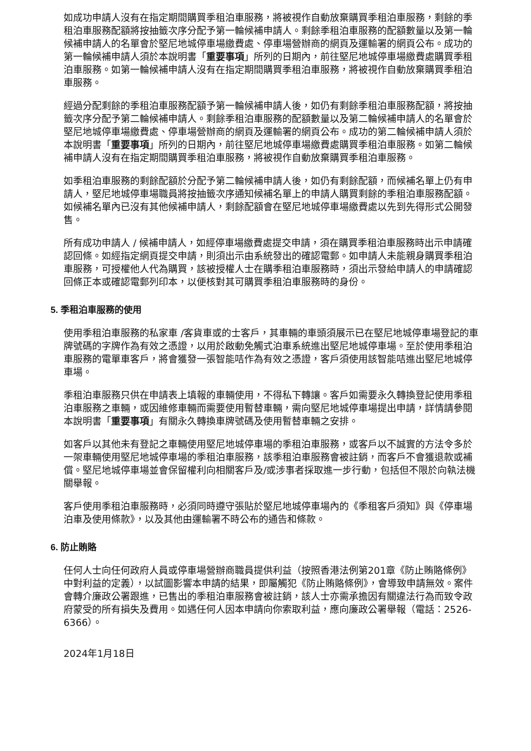如成功申請人沒有在指定期間購買季租泊車服務，將被視作自動放棄購買季租泊車服務，剩餘的季租泊車服務配額將按抽籤次序分配予第一輪候補申請人。剩餘季租泊車服務的配額數量以及第一輪候補申請人的名單會於堅尼地城停車場繳費處、停車場營辦商的網頁及運輸署的網頁公布。成功的第一輪候補申請人須於本說明書「重要事項」所列的日期內，前往堅尼地城停車場繳費處購買季租泊車服務。如第一輪候補申請人沒有在指定期間購買季租泊車服務，將被視作自動放棄購買季租泊車服務。
經過分配剩餘的季租泊車服務配額予第一輪候補申請人後，如仍有剩餘季租泊車服務配額，將按抽籤次序分配予第二輪候補申請人。剩餘季租泊車服務的配額數量以及第二輪候補申請人的名單會於堅尼地城停車場繳費處、停車場營辦商的網頁及運輸署的網頁公布。成功的第二輪候補申請人須於本說明書「重要事項」所列的日期內，前往堅尼地城停車場繳費處購買季租泊車服務。如第二輪候補申請人沒有在指定期間購買季租泊車服務，將被視作自動放棄購買季租泊車服務。
如季租泊車服務的剩餘配額於分配予第二輪候補申請人後，如仍有剩餘配額，而候補名單上仍有申請人，堅尼地城停車場職員將按抽籤次序通知候補名單上的申請人購買剩餘的季租泊車服務配額。如候補名單內已沒有其他候補申請人，剩餘配額會在堅尼地城停車場繳費處以先到先得形式公開發售。
所有成功申請人 / 候補申請人，如經停車場繳費處提交申請，須在購買季租泊車服務時出示申請確認回條。如經指定網頁提交申請，則須出示由系統發出的確認電郵。如申請人未能親身購買季租泊車服務，可授權他人代為購買，該被授權人士在購季租泊車服務時，須出示發給申請人的申請確認回條正本或確認電郵列印本，以便核對其可購買季租泊車服務時的身份。
5. 季租泊車服務的使用
使用季租泊車服務的私家車 /客貨車或的士客戶，其車輛的車頭須展示已在堅尼地城停車場登記的車牌號碼的字牌作為有效之憑證，以用於啟動免觸式泊車系統進出堅尼地城停車場。至於使用季租泊車服務的電單車客戶，將會獲發一張智能咭作為有效之憑證，客戶須使用該智能咭進出堅尼地城停車場。
季租泊車服務只供在申請表上填報的車輛使用，不得私下轉讓。客戶如需要永久轉換登記使用季租泊車服務之車輛，或因維修車輛而需要使用暫替車輛，需向堅尼地城停車場提出申請，詳情請參閱本說明書「重要事項」有關永久轉換車牌號碼及使用暫替車輛之安排。
如客戶以其他未有登記之車輛使用堅尼地城停車場的季租泊車服務，或客戶以不誠實的方法令多於一架車輛使用堅尼地城停車場的季租泊車服務，該季租泊車服務會被註銷，而客戶不會獲退款或補償。堅尼地城停車場並會保留權利向相關客戶及/或涉事者採取進一步行動，包括但不限於向執法機關舉報。
客戶使用季租泊車服務時，必須同時遵守張貼於堅尼地城停車場內的《季租客戶須知》與《停車場泊車及使用條款》，以及其他由運輸署不時公布的通告和條款。
6. 防止賄賂
任何人士向任何政府人員或停車場營辦商職員提供利益（按照香港法例第201章《防止賄賂條例》中對利益的定義），以試圖影響本申請的結果，即屬觸犯《防止賄賂條例》，會導致申請無效。案件會轉介廉政公署跟進，已售出的季租泊車服務會被註銷，該人士亦需承擔因有關違法行為而致令政府蒙受的所有損失及費用。如遇任何人因本申請向你索取利益，應向廉政公署舉報（電話：2526-6366）。
2024年1月18日